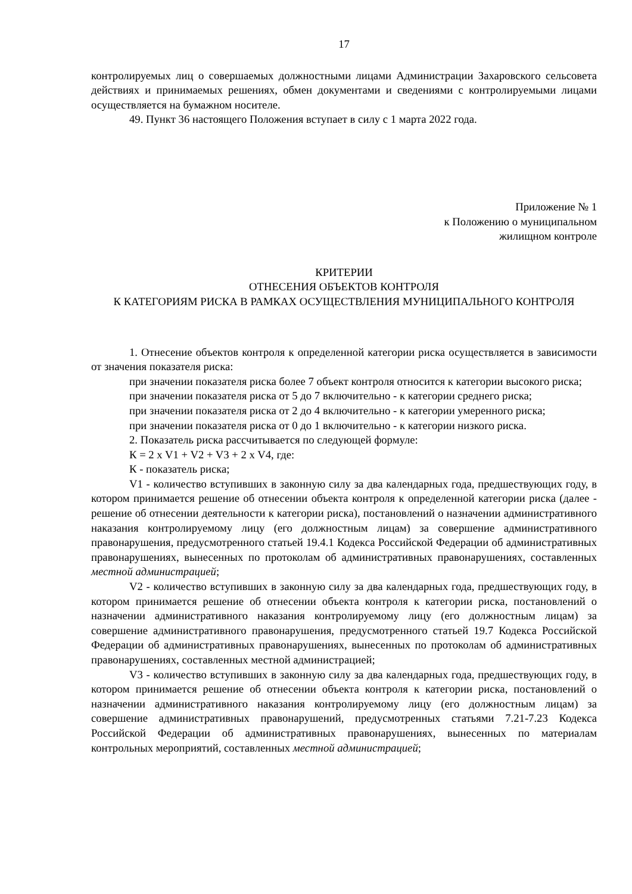17
контролируемых лиц о совершаемых должностными лицами Администрации Захаровского сельсовета действиях и принимаемых решениях, обмен документами и сведениями с контролируемыми лицами осуществляется на бумажном носителе.
49. Пункт 36 настоящего Положения вступает в силу с 1 марта 2022 года.
Приложение № 1
к Положению о муниципальном
жилищном контроле
КРИТЕРИИ
ОТНЕСЕНИЯ ОБЪЕКТОВ КОНТРОЛЯ
К КАТЕГОРИЯМ РИСКА В РАМКАХ ОСУЩЕСТВЛЕНИЯ МУНИЦИПАЛЬНОГО КОНТРОЛЯ
1. Отнесение объектов контроля к определенной категории риска осуществляется в зависимости от значения показателя риска:
при значении показателя риска более 7 объект контроля относится к категории высокого риска;
при значении показателя риска от 5 до 7 включительно - к категории среднего риска;
при значении показателя риска от 2 до 4 включительно - к категории умеренного риска;
при значении показателя риска от 0 до 1 включительно - к категории низкого риска.
2. Показатель риска рассчитывается по следующей формуле:
К = 2 x V1 + V2 + V3 + 2 x V4, где:
К - показатель риска;
V1 - количество вступивших в законную силу за два календарных года, предшествующих году, в котором принимается решение об отнесении объекта контроля к определенной категории риска (далее - решение об отнесении деятельности к категории риска), постановлений о назначении административного наказания контролируемому лицу (его должностным лицам) за совершение административного правонарушения, предусмотренного статьей 19.4.1 Кодекса Российской Федерации об административных правонарушениях, вынесенных по протоколам об административных правонарушениях, составленных местной администрацией;
V2 - количество вступивших в законную силу за два календарных года, предшествующих году, в котором принимается решение об отнесении объекта контроля к категории риска, постановлений о назначении административного наказания контролируемому лицу (его должностным лицам) за совершение административного правонарушения, предусмотренного статьей 19.7 Кодекса Российской Федерации об административных правонарушениях, вынесенных по протоколам об административных правонарушениях, составленных местной администрацией;
V3 - количество вступивших в законную силу за два календарных года, предшествующих году, в котором принимается решение об отнесении объекта контроля к категории риска, постановлений о назначении административного наказания контролируемому лицу (его должностным лицам) за совершение административных правонарушений, предусмотренных статьями 7.21-7.23 Кодекса Российской Федерации об административных правонарушениях, вынесенных по материалам контрольных мероприятий, составленных местной администрацией;